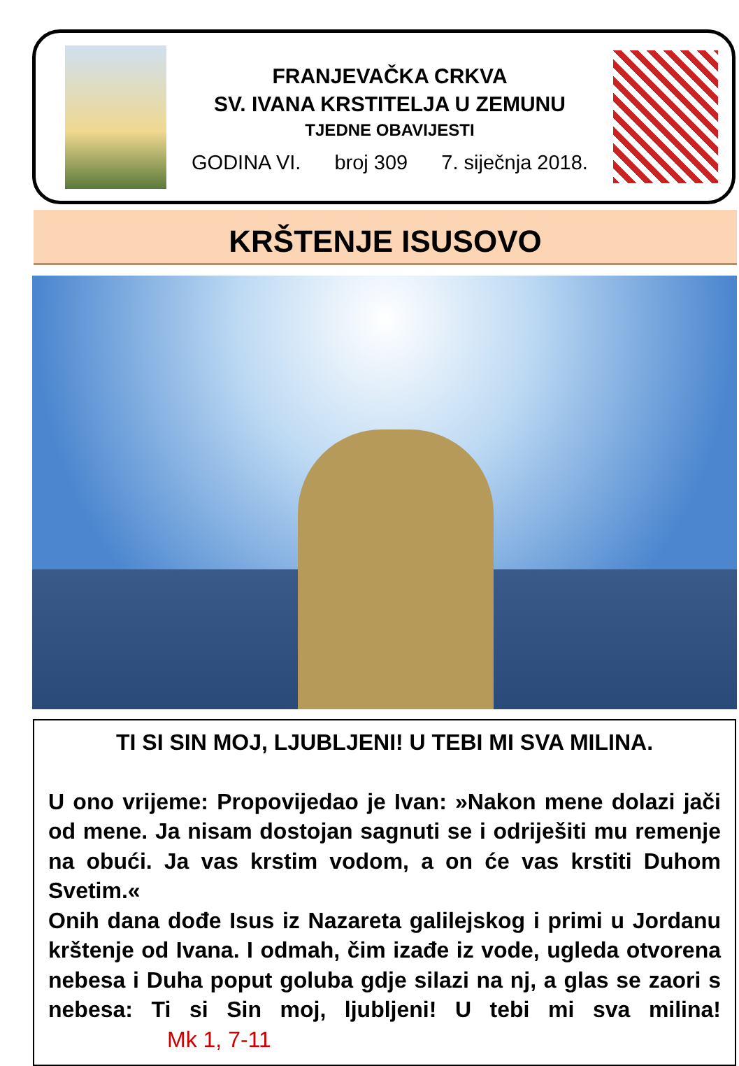FRANJEVAČKA CRKVA
SV. IVANA KRSTITELJA U ZEMUNU
TJEDNE OBAVIJESTI
GODINA VI. broj 309 7. siječnja 2018.
KRŠTENJE ISUSOVO
TI SI SIN MOJ, LJUBLJENI! U TEBI MI SVA MILINA.
U ono vrijeme: Propovijedao je Ivan: »Nakon mene dolazi jači od mene. Ja nisam dostojan sagnuti se i odriješiti mu remenje na obući. Ja vas krstim vodom, a on će vas krstiti Duhom Svetim.«
Onih dana dođe Isus iz Nazareta galilejskog i primi u Jordanu krštenje od Ivana. I odmah, čim izađe iz vode, ugleda otvorena nebesa i Duha poput goluba gdje silazi na nj, a glas se zaori s nebesa: Ti si Sin moj, ljubljeni! U tebi mi sva milina! Mk 1, 7-11